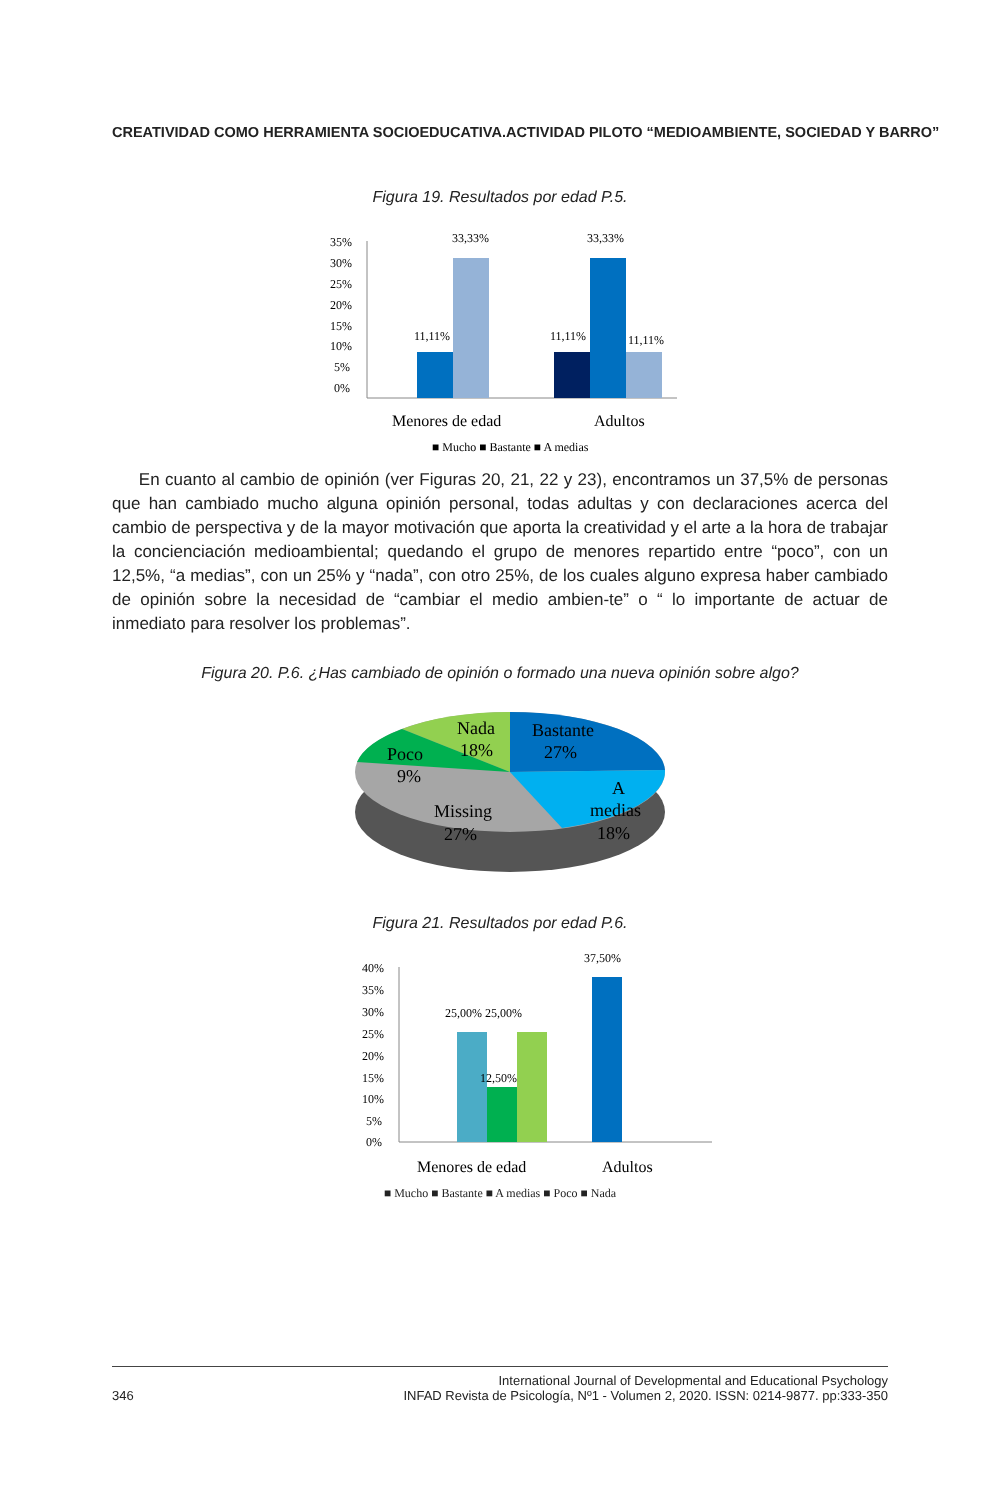CREATIVIDAD COMO HERRAMIENTA SOCIOEDUCATIVA.ACTIVIDAD PILOTO “MEDIOAMBIENTE, SOCIEDAD Y BARRO”
Figura 19. Resultados por edad P.5.
35%
30%
25%
20%
15%
10%
5%
0%
11,11%
33,33%
11,11%
33,33%
11,11%
Menores de edad
Adultos
■ Mucho ■ Bastante ■ A medias
En cuanto al cambio de opinión (ver Figuras 20, 21, 22 y 23), encontramos un 37,5% de personas que han cambiado mucho alguna opinión personal, todas adultas y con declaraciones acerca del cambio de perspectiva y de la mayor motivación que aporta la creatividad y el arte a la hora de trabajar la concienciación medioambiental; quedando el grupo de menores repartido entre “poco”, con un 12,5%, “a medias”, con un 25% y “nada”, con otro 25%, de los cuales alguno expresa haber cambiado de opinión sobre la necesidad de “cambiar el medio ambien-te” o “ lo importante de actuar de inmediato para resolver los problemas”.
Figura 20. P.6. ¿Has cambiado de opinión o formado una nueva opinión sobre algo?
Nada
18%
Bastante
27%
Poco
9%
A
medias
18%
Missing
27%
Figura 21. Resultados por edad P.6.
40%
35%
30%
25%
20%
15%
10%
5%
0%
25,00% 25,00%
12,50%
37,50%
Menores de edad
Adultos
■ Mucho ■ Bastante ■ A medias ■ Poco ■ Nada
346 International Journal of Developmental and Educational Psychology
INFAD Revista de Psicología, Nº1 - Volumen 2, 2020. ISSN: 0214-9877. pp:333-350